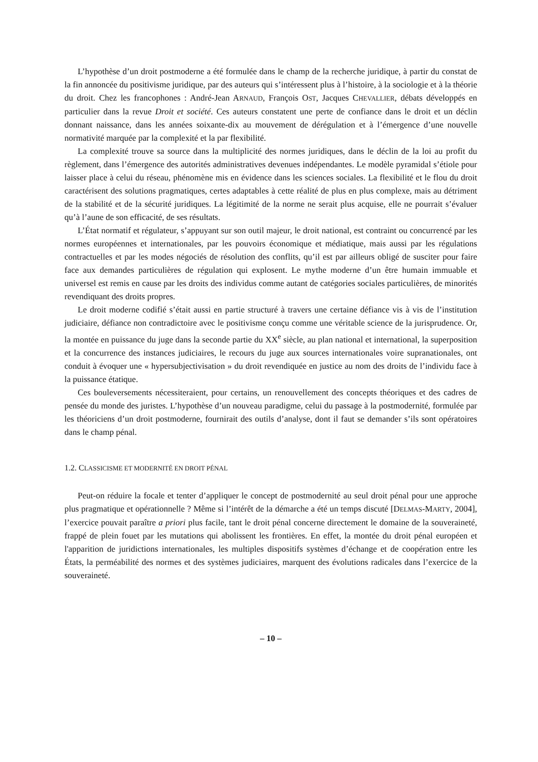L’hypothèse d’un droit postmoderne a été formulée dans le champ de la recherche juridique, à partir du constat de la fin annoncée du positivisme juridique, par des auteurs qui s’intéressent plus à l’histoire, à la sociologie et à la théorie du droit. Chez les francophones : André-Jean ARNAUD, François OST, Jacques CHEVALLIER, débats développés en particulier dans la revue Droit et société. Ces auteurs constatent une perte de confiance dans le droit et un déclin donnant naissance, dans les années soixante-dix au mouvement de dérégulation et à l’émergence d’une nouvelle normativité marquée par la complexité et la par flexibilité.
La complexité trouve sa source dans la multiplicité des normes juridiques, dans le déclin de la loi au profit du règlement, dans l’émergence des autorités administratives devenues indépendantes. Le modèle pyramidal s’étiole pour laisser place à celui du réseau, phénomène mis en évidence dans les sciences sociales. La flexibilité et le flou du droit caractérisent des solutions pragmatiques, certes adaptables à cette réalité de plus en plus complexe, mais au détriment de la stabilité et de la sécurité juridiques. La légitimité de la norme ne serait plus acquise, elle ne pourrait s’évaluer qu’à l’aune de son efficacité, de ses résultats.
L’État normatif et régulateur, s’appuyant sur son outil majeur, le droit national, est contraint ou concurrencé par les normes européennes et internationales, par les pouvoirs économique et médiatique, mais aussi par les régulations contractuelles et par les modes négociés de résolution des conflits, qu’il est par ailleurs obligé de susciter pour faire face aux demandes particulières de régulation qui explosent. Le mythe moderne d’un être humain immuable et universel est remis en cause par les droits des individus comme autant de catégories sociales particulières, de minorités revendiquant des droits propres.
Le droit moderne codifié s’était aussi en partie structuré à travers une certaine défiance vis à vis de l’institution judiciaire, défiance non contradictoire avec le positivisme conçu comme une véritable science de la jurisprudence. Or, la montée en puissance du juge dans la seconde partie du XX<sup>e</sup> siècle, au plan national et international, la superposition et la concurrence des instances judiciaires, le recours du juge aux sources internationales voire supranationales, ont conduit à évoquer une « hypersubjectivisation » du droit revendiquée en justice au nom des droits de l’individu face à la puissance étatique.
Ces bouleversements nécessiteraient, pour certains, un renouvellement des concepts théoriques et des cadres de pensée du monde des juristes. L’hypothèse d’un nouveau paradigme, celui du passage à la postmodernité, formulée par les théoriciens d’un droit postmoderne, fournirait des outils d’analyse, dont il faut se demander s’ils sont opératoires dans le champ pénal.
1.2. CLASSICISME ET MODERNITÉ EN DROIT PÉNAL
Peut-on réduire la focale et tenter d’appliquer le concept de postmodernité au seul droit pénal pour une approche plus pragmatique et opérationnelle ? Même si l’intérêt de la démarche a été un temps discuté [DELMAS-MARTY, 2004], l’exercice pouvait paraître a priori plus facile, tant le droit pénal concerne directement le domaine de la souveraineté, frappé de plein fouet par les mutations qui abolissent les frontières. En effet, la montée du droit pénal européen et l'apparition de juridictions internationales, les multiples dispositifs systèmes d’échange et de coopération entre les États, la perméabilité des normes et des systèmes judiciaires, marquent des évolutions radicales dans l’exercice de la souveraineté.
– 10 –